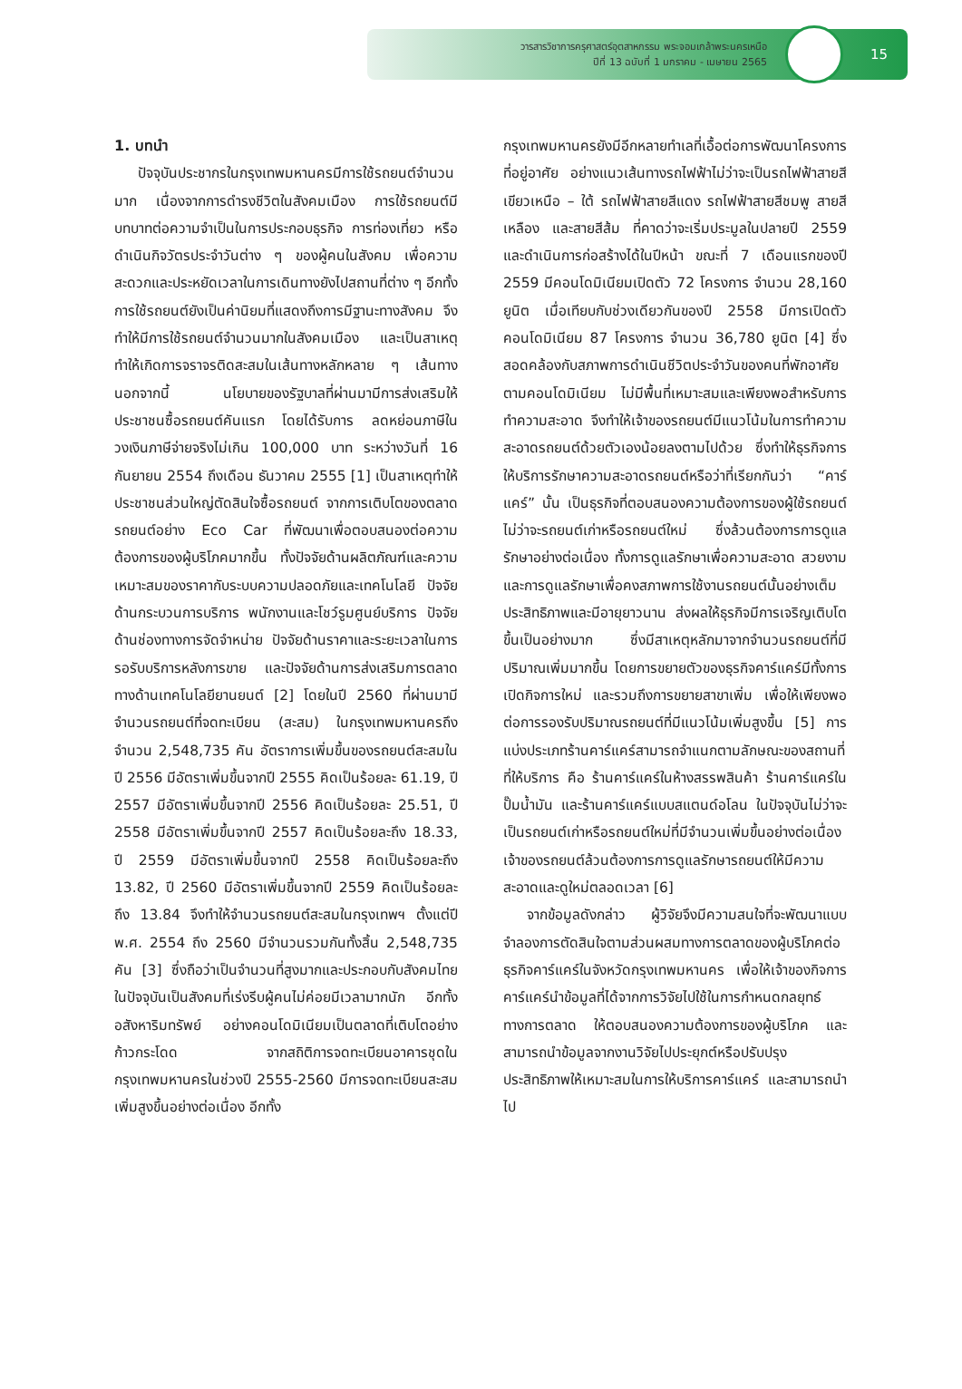วารสารวิชาการครุศาสตร์อุตสาหกรรม พระจอมเกล้าพระนครเหนือ
ปีที่ 13 ฉบับที่ 1 มกราคม - เมษายน 2565
15
1. บทนำ
ปัจจุบันประชากรในกรุงเทพมหานครมีการใช้รถยนต์จำนวนมาก เนื่องจากการดำรงชีวิตในสังคมเมือง การใช้รถยนต์มีบทบาทต่อความจำเป็นในการประกอบธุรกิจ การท่องเที่ยว หรือดำเนินกิจวัตรประจำวันต่าง ๆ ของผู้คนในสังคม เพื่อความสะดวกและประหยัดเวลาในการเดินทางยังไปสถานที่ต่าง ๆ อีกทั้งการใช้รถยนต์ยังเป็นค่านิยมที่แสดงถึงการมีฐานะทางสังคม จึงทำให้มีการใช้รถยนต์จำนวนมากในสังคมเมือง และเป็นสาเหตุทำให้เกิดการจราจรติดสะสมในเส้นทางหลักหลาย ๆ เส้นทาง นอกจากนี้ นโยบายของรัฐบาลที่ผ่านมามีการส่งเสริมให้ประชาชนซื้อรถยนต์คันแรก โดยได้รับการ ลดหย่อนภาษีในวงเงินภาษีจ่ายจริงไม่เกิน 100,000 บาท ระหว่างวันที่ 16 กันยายน 2554 ถึงเดือน ธันวาคม 2555 [1] เป็นสาเหตุทำให้ประชาชนส่วนใหญ่ตัดสินใจซื้อรถยนต์ จากการเติบโตของตลาดรถยนต์อย่าง Eco Car ที่พัฒนาเพื่อตอบสนองต่อความต้องการของผู้บริโภคมากขึ้น ทั้งปัจจัยด้านผลิตภัณฑ์และความเหมาะสมของราคากับระบบความปลอดภัยและเทคโนโลยี ปัจจัยด้านกระบวนการบริการ พนักงานและโชว์รูมศูนย์บริการ ปัจจัยด้านช่องทางการจัดจำหน่าย ปัจจัยด้านราคาและระยะเวลาในการรอรับบริการหลังการขาย และปัจจัยด้านการส่งเสริมการตลาดทางด้านเทคโนโลยียานยนต์ [2] โดยในปี 2560 ที่ผ่านมามีจำนวนรถยนต์ที่จดทะเบียน (สะสม) ในกรุงเทพมหานครถึงจำนวน 2,548,735 คัน อัตราการเพิ่มขึ้นของรถยนต์สะสมในปี 2556 มีอัตราเพิ่มขึ้นจากปี 2555 คิดเป็นร้อยละ 61.19, ปี 2557 มีอัตราเพิ่มขึ้นจากปี 2556 คิดเป็นร้อยละ 25.51, ปี 2558 มีอัตราเพิ่มขึ้นจากปี 2557 คิดเป็นร้อยละถึง 18.33, ปี 2559 มีอัตราเพิ่มขึ้นจากปี 2558 คิดเป็นร้อยละถึง 13.82, ปี 2560 มีอัตราเพิ่มขึ้นจากปี 2559 คิดเป็นร้อยละถึง 13.84 จึงทำให้จำนวนรถยนต์สะสมในกรุงเทพฯ ตั้งแต่ปี พ.ศ. 2554 ถึง 2560 มีจำนวนรวมกันทั้งสิ้น 2,548,735 คัน [3] ซึ่งถือว่าเป็นจำนวนที่สูงมากและประกอบกับสังคมไทยในปัจจุบันเป็นสังคมที่เร่งรีบผู้คนไม่ค่อยมีเวลามากนัก อีกทั้งอสังหาริมทรัพย์ อย่างคอนโดมิเนียมเป็นตลาดที่เติบโตอย่างก้าวกระโดด จากสถิติการจดทะเบียนอาคารชุดในกรุงเทพมหานครในช่วงปี 2555-2560 มีการจดทะเบียนสะสมเพิ่มสูงขึ้นอย่างต่อเนื่อง อีกทั้ง
กรุงเทพมหานครยังมีอีกหลายทำเลที่เอื้อต่อการพัฒนาโครงการที่อยู่อาศัย อย่างแนวเส้นทางรถไฟฟ้าไม่ว่าจะเป็นรถไฟฟ้าสายสีเขียวเหนือ – ใต้ รถไฟฟ้าสายสีแดง รถไฟฟ้าสายสีชมพู สายสีเหลือง และสายสีส้ม ที่คาดว่าจะเริ่มประมูลในปลายปี 2559 และดำเนินการก่อสร้างได้ในปีหน้า ขณะที่ 7 เดือนแรกของปี 2559 มีคอนโดมิเนียมเปิดตัว 72 โครงการ จำนวน 28,160 ยูนิต เมื่อเทียบกับช่วงเดียวกันของปี 2558 มีการเปิดตัวคอนโดมิเนียม 87 โครงการ จำนวน 36,780 ยูนิต [4] ซึ่งสอดคล้องกับสภาพการดำเนินชีวิตประจำวันของคนที่พักอาศัยตามคอนโดมิเนียม ไม่มีพื้นที่เหมาะสมและเพียงพอสำหรับการทำความสะอาด จึงทำให้เจ้าของรถยนต์มีแนวโน้มในการทำความสะอาดรถยนต์ด้วยตัวเองน้อยลงตามไปด้วย ซึ่งทำให้ธุรกิจการให้บริการรักษาความสะอาดรถยนต์หรือว่าที่เรียกกันว่า “คาร์แคร์” นั้น เป็นธุรกิจที่ตอบสนองความต้องการของผู้ใช้รถยนต์ ไม่ว่าจะรถยนต์เก่าหรือรถยนต์ใหม่ ซึ่งล้วนต้องการการดูแลรักษาอย่างต่อเนื่อง ทั้งการดูแลรักษาเพื่อความสะอาด สวยงาม และการดูแลรักษาเพื่อคงสภาพการใช้งานรถยนต์นั้นอย่างเต็มประสิทธิภาพและมีอายุยาวนาน ส่งผลให้ธุรกิจมีการเจริญเติบโตขึ้นเป็นอย่างมาก ซึ่งมีสาเหตุหลักมาจากจำนวนรถยนต์ที่มีปริมาณเพิ่มมากขึ้น โดยการขยายตัวของธุรกิจคาร์แคร์มีทั้งการเปิดกิจการใหม่ และรวมถึงการขยายสาขาเพิ่ม เพื่อให้เพียงพอต่อการรองรับปริมาณรถยนต์ที่มีแนวโน้มเพิ่มสูงขึ้น [5] การแบ่งประเภทร้านคาร์แคร์สามารถจำแนกตามลักษณะของสถานที่ที่ให้บริการ คือ ร้านคาร์แคร์ในห้างสรรพสินค้า ร้านคาร์แคร์ในปั๊มน้ำมัน และร้านคาร์แคร์แบบสแตนด์อโลน ในปัจจุบันไม่ว่าจะเป็นรถยนต์เก่าหรือรถยนต์ใหม่ที่มีจำนวนเพิ่มขึ้นอย่างต่อเนื่อง เจ้าของรถยนต์ล้วนต้องการการดูแลรักษารถยนต์ให้มีความสะอาดและดูใหม่ตลอดเวลา [6]
จากข้อมูลดังกล่าว ผู้วิจัยจึงมีความสนใจที่จะพัฒนาแบบจำลองการตัดสินใจตามส่วนผสมทางการตลาดของผู้บริโภคต่อธุรกิจคาร์แคร์ในจังหวัดกรุงเทพมหานคร เพื่อให้เจ้าของกิจการคาร์แคร์นำข้อมูลที่ได้จากการวิจัยไปใช้ในการกำหนดกลยุทธ์ทางการตลาด ให้ตอบสนองความต้องการของผู้บริโภค และสามารถนำข้อมูลจากงานวิจัยไปประยุกต์หรือปรับปรุงประสิทธิภาพให้เหมาะสมในการให้บริการคาร์แคร์ และสามารถนำไป